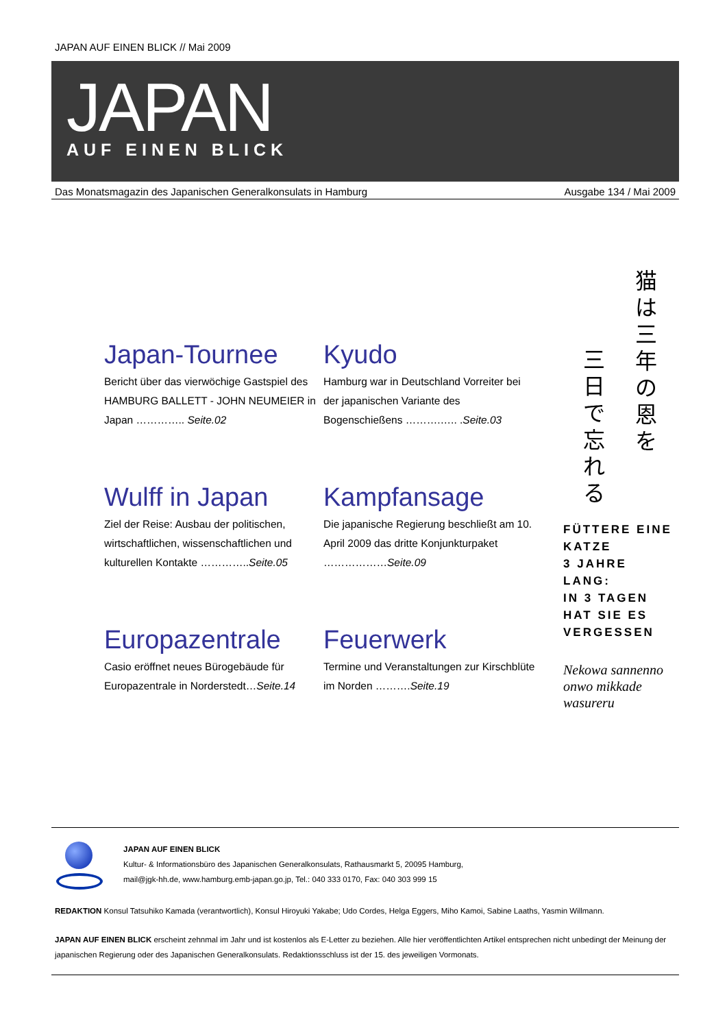JAPAN AUF EINEN BLICK // Mai 2009
JAPAN
AUF EINEN BLICK
Das Monatsmagazin des Japanischen Generalkonsulats in Hamburg Ausgabe 134 / Mai 2009
Japan-Tournee
Bericht über das vierwöchige Gastspiel des HAMBURG BALLETT - JOHN NEUMEIER in Japan ………….. Seite.02
Kyudo
Hamburg war in Deutschland Vorreiter bei der japanischen Variante des Bogenschießens ……….….. .Seite.03
Wulff in Japan
Ziel der Reise: Ausbau der politischen, wirtschaftlichen, wissenschaftlichen und kulturellen Kontakte …………..Seite.05
Kampfansage
Die japanische Regierung beschließt am 10. April 2009 das dritte Konjunkturpaket ………………Seite.09
Europazentrale
Casio eröffnet neues Bürogebäude für Europazentrale in Norderstedt…Seite.14
Feuerwerk
Termine und Veranstaltungen zur Kirschblüte im Norden ……….Seite.19
猫は三年の恩を
三日で忘れる
FÜTTERE EINE KATZE
3 JAHRE LANG:
IN 3 TAGEN HAT SIE ES VERGESSEN
Nekowa sannenno onwo mikkade wasureru
JAPAN AUF EINEN BLICK
Kultur- & Informationsbüro des Japanischen Generalkonsulats, Rathausmarkt 5, 20095 Hamburg,
mail@jgk-hh.de, www.hamburg.emb-japan.go.jp, Tel.: 040 333 0170, Fax: 040 303 999 15
REDAKTION Konsul Tatsuhiko Kamada (verantwortlich), Konsul Hiroyuki Yakabe; Udo Cordes, Helga Eggers, Miho Kamoi, Sabine Laaths, Yasmin Willmann.
JAPAN AUF EINEN BLICK erscheint zehnmal im Jahr und ist kostenlos als E-Letter zu beziehen. Alle hier veröffentlichten Artikel entsprechen nicht unbedingt der Meinung der japanischen Regierung oder des Japanischen Generalkonsulats. Redaktionsschluss ist der 15. des jeweiligen Vormonats.